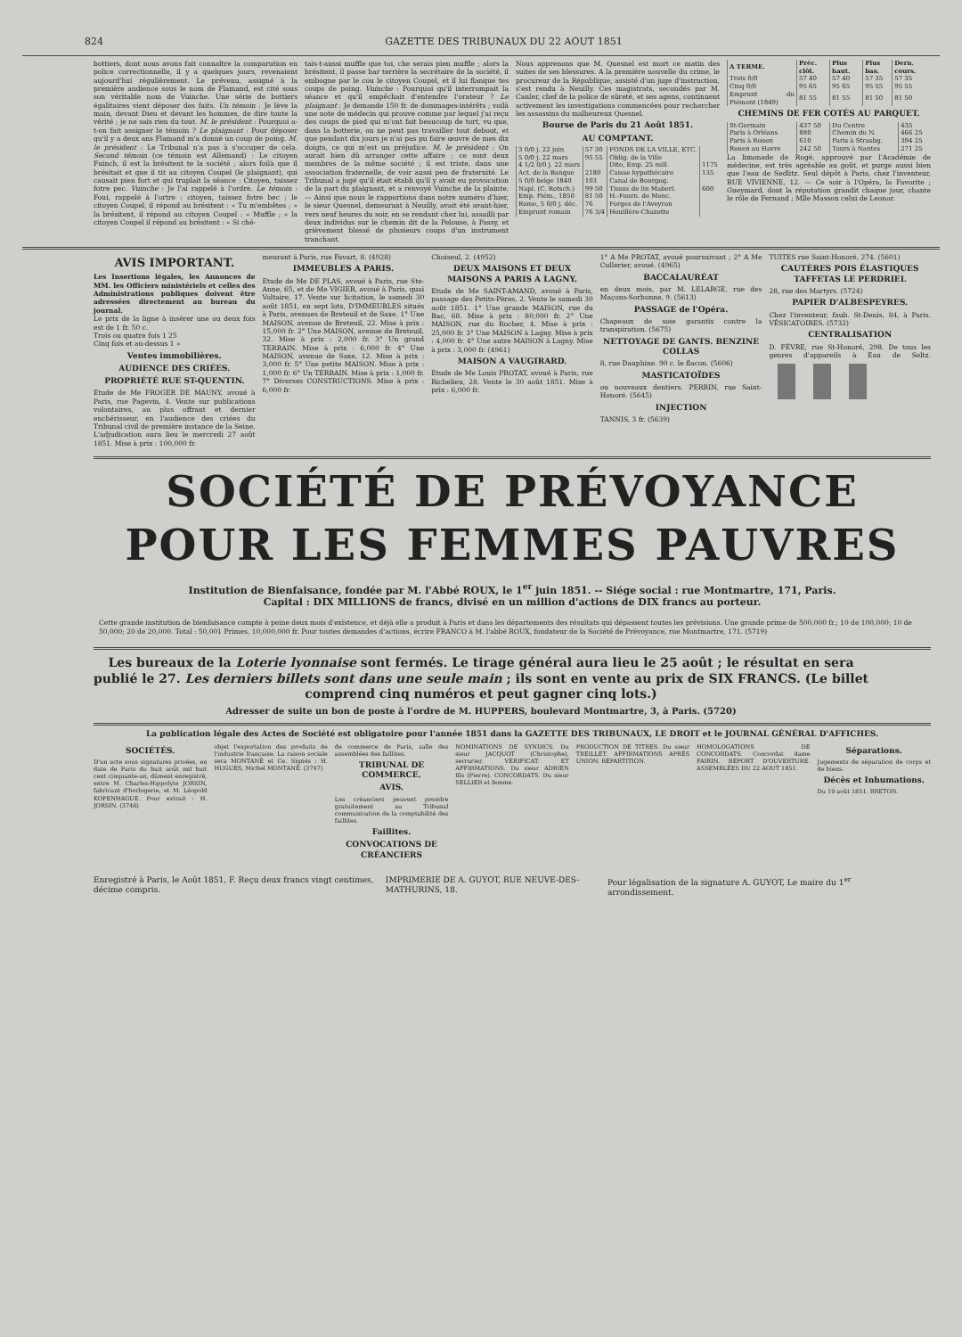824 GAZETTE DES TRIBUNAUX DU 22 AOUT 1851
bottiers, dont nous avons fait connaître la comparution en police correctionnelle, il y a quelques jours, revenaient aujourd'hui régulièrement. Le prévenu, assigné à la première audience sous le nom de Flamand, est cité sous son véritable nom de Vuinche. Une série de bottiers égalitaires vient déposer des faits. Un témoin : Je lève la main, devant Dieu et devant les hommes, de dire toute la vérité ; je ne sais rien du tout. M. le président : Pourquoi a-t-on fait assigner le témoin ? Le plaignant : Pour déposer qu'il y a deux ans Flamand m'a donné un coup de poing. M. le président : Le Tribunal n'a pas à s'occuper de cela. Second témoin (ce témoin est Allemand) : Le citoyen Fuinch, il est la brésitent te la société ; alors foilà que il brésitait et que il tit au citoyen Coupel (le plaignant), qui causait pien fort et qui truplait la séance : Citoyen, taissez fotre pec. Vuinche : Je l'ai rappelé à l'ordre. Le témoin : Foui, rappelé à l'ortre : citoyen, taissez fotre bec ; le citoyen Coupel, il répond au brésitent : « Tu m'embêtes ; » la brésitent, il répond au citoyen Coupel : « Muffle ; » la citoyen Coupel il répond au brésitent : « Si ché-
tais-t-aussi muffle que toi, che serais pien muffle ; alors la brésitent, il passe bar terrière la secrétaire de la société, il embogne par le cou le citoyen Coupel, et il lui flanque tes coups de poing. Vuinche : Pourquoi qu'il interrompait la séance et qu'il empêchait d'entendre l'orateur ? Le plaignant : Je demande 150 fr. de dommages-intérêts ; voilà une note de médecin qui prouve comme par lequel j'ai reçu des coups de pied qui m'ont fait beaucoup de tort, vu que, dans la botterie, on ne peut pas travailler tout debout, et que pendant dix jours je n'ai pas pu faire œuvre de mes dix doigts, ce qui m'est un préjudice. M. le président : On aurait bien dû arranger cette affaire ; ce sont deux membres de la même société ; il est triste, dans une association fraternelle, de voir aussi peu de fraternité. Le Tribunal a jugé qu'il était établi qu'il y avait eu provocation de la part du plaignant, et a renvoyé Vuinche de la plainte. — Ainsi que nous le rapportions dans notre numéro d'hier, le sieur Quesnel, demeurant à Neuilly, avait été avant-hier, vers neuf heures du soir, en se rendant chez lui, assailli par deux individus sur le chemin dit de la Pelouse, à Passy, et grièvement blessé de plusieurs coups d'un instrument tranchant.
Nous apprenons que M. Quesnel est mort ce matin des suites de ses blessures. A la première nouvelle du crime, le procureur de la République, assisté d'un juge d'instruction, s'est rendu à Neuilly. Ces magistrats, secondés par M. Canler, chef de la police de sûreté, et ses agens, continuent activement les investigations commencées pour rechercher les assassins du malheureux Quesnel.
Bourse de Paris du 21 Août 1851.
AU COMPTANT.
| 3 0/0 j. 22 juin | 57 30 | FONDS DE LA VILLE, ETC. | |
| 5 0/0 j. 22 mars | 95 55 | Oblig. de la Ville | |
| 4 1/2 0/0 j. 22 mars | | Dito, Emp. 25 mill. | 1175 |
| Act. de la Banque | 2180 | Caisse hypothécaire | 135 |
| 5 0/0 belge 1840 | 103 | Canal de Bourgog. | |
| Napl. (C. Rotsch.) | 99 50 | Tissus de lin Maberl. | 600 |
| Emp. Piém., 1850 | 81 50 | H.-Fourn. de Monc. | |
| Rome, 5 0/0 j. déc. | 76 | Forges de l'Aveyron | |
| Emprunt romain | 76 3/4 | Houillère-Chazotte | |
| A TERME. | Préc. clôt. | Plus haut. | Plus bas. | Dern. cours. |
| --- | --- | --- | --- | --- |
| Trois 0/0 | 57 40 | 57 40 | 57 35 | 57 35 |
| Cinq 0/0 | 95 65 | 95 65 | 95 55 | 95 55 |
| Emprunt du Piémont (1849) | 81 55 | 81 55 | 81 50 | 81 50 |
CHEMINS DE FER COTÉS AU PARQUET.
| St-Germain | 437 50 | Du Centre | 435 |
| Paris à Orléans | 880 | Chemin du N. | 466 25 |
| Paris à Rouen | 610 | Paris à Strasbg. | 394 25 |
| Rouen au Havre | 242 50 | Tours à Nantes | 271 25 |
La limonade de Rogé, approuvé par l'Académie de médecine, est très agréable au goût, et purge aussi bien que l'eau de Sedlitz. Seul dépôt à Paris, chez l'inventeur, RUE VIVIENNE, 12. — Ce soir à l'Opéra, la Favorite ; Gueymard, dont la réputation grandit chaque jour, chante le rôle de Fernand ; Mlle Masson celui de Leonor.
AVIS IMPORTANT.
Les Insertions légales, les Annonces de MM. les Officiers ministériels et celles des Administrations publiques doivent être adressées directement au bureau du journal.
Le prix de la ligne à insérer une ou deux fois est de 1 fr. 50 c.
Trois ou quatre fois 1 25
Cinq fois et au-dessus 1 »
Ventes immobilières.
AUDIENCE DES CRIÉES.
PROPRIÉTÉ RUE ST-QUENTIN.
Etude de Me FROGER DE MAUNY, avoué à Paris, rue Pagevin, 4. Vente sur publications volontaires, au plus offrant et dernier enchérisseur, en l'audience des criées du Tribunal civil de première instance de la Seine. L'adjudication aura lieu le mercredi 27 août 1851. Mise à prix : 100,000 fr.
meurant à Paris, rue Favart, 8. (4928)
IMMEUBLES A PARIS.
Etude de Me DE PLAS, avoué à Paris, rue Ste-Anne, 65, et de Me VIGIER, avoué à Paris, quai Voltaire, 17. Vente sur licitation, le samedi 30 août 1851, en sept lots, D'IMMEUBLES situés à Paris, avenues de Breteuil et de Saxe. 1° Une MAISON, avenue de Breteuil, 22. Mise à prix : 15,000 fr. 2° Une MAISON, avenue de Breteuil, 32. Mise à prix : 2,000 fr. 3° Un grand TERRAIN. Mise à prix : 6,000 fr. 4° Une MAISON, avenue de Saxe, 12. Mise à prix : 3,000 fr. 5° Une petite MAISON. Mise à prix : 1,000 fr. 6° Un TERRAIN. Mise à prix : 1,000 fr. 7° Diverses CONSTRUCTIONS. Mise à prix : 6,000 fr.
Choiseul, 2. (4952)
DEUX MAISONS ET DEUX MAISONS A PARIS A LAGNY.
Etude de Me SAINT-AMAND, avoué à Paris, passage des Petits-Pères, 2. Vente le samedi 30 août 1851. 1° Une grande MAISON, rue du Bac, 68. Mise à prix : 80,000 fr. 2° Une MAISON, rue du Rocher, 4. Mise à prix : 25,000 fr. 3° Une MAISON à Lagny. Mise à prix : 4,000 fr. 4° Une autre MAISON à Lagny. Mise à prix : 3,000 fr. (4961)
MAISON A VAUGIRARD.
Etude de Me Louis PROTAT, avoué à Paris, rue Richelieu, 28. Vente le 30 août 1851. Mise à prix : 6,000 fr.
1° A Me PROTAT, avoué poursuivant ; 2° A Me Cullerier, avoué. (4965)
BACCALAURÉAT
en deux mois, par M. LELARGE, rue des Maçons-Sorbonne, 9. (5613)
PASSAGE de l'Opéra.
Chapeaux de soie garantis contre la transpiration. (5675)
NETTOYAGE DE GANTS. BENZINE COLLAS
8, rue Dauphine. 90 c. le flacon. (5606)
MASTICATOÏDES
ou nouveaux dentiers. PERRIN, rue Saint-Honoré. (5645)
INJECTION
TANNIS, 3 fr. (5639)
TUITES rue Saint-Honoré, 274. (5601)
CAUTÈRES POIS ÉLASTIQUES TAFFETAS LE PERDRIEL
28, rue des Martyrs. (5724)
PAPIER D'ALBESPEYRES.
Chez l'inventeur, faub. St-Denis, 84, à Paris. VÉSICATOIRES. (5732)
CENTRALISATION
D. FÈVRE, rue St-Honoré, 298. De tous les genres d'appareils à Eau de Seltz.
SOCIÉTÉ DE PRÉVOYANCE POUR LES FEMMES PAUVRES
Institution de Bienfaisance, fondée par M. l'Abbé ROUX, le 1<sup>er</sup> juin 1851. -- Siége social : rue Montmartre, 171, Paris.
Capital : DIX MILLIONS de francs, divisé en un million d'actions de DIX francs au porteur.
Cette grande institution de bienfaisance compte à peine deux mois d'existence, et déjà elle a produit à Paris et dans les départements des résultats qui dépassent toutes les prévisions. Une grande prime de 500,000 fr.; 10 de 100,000; 10 de 50,000; 20 de 20,000. Total : 50,001 Primes, 10,000,000 fr. Pour toutes demandes d'actions, écrire FRANCO à M. l'abbé ROUX, fondateur de la Société de Prévoyance, rue Montmartre, 171. (5719)
Les bureaux de la Loterie lyonnaise sont fermés. Le tirage général aura lieu le 25 août ; le résultat en sera publié le 27. Les derniers billets sont dans une seule main ; ils sont en vente au prix de SIX FRANCS. (Le billet comprend cinq numéros et peut gagner cinq lots.)
Adresser de suite un bon de poste à l'ordre de M. HUPPERS, boulevard Montmartre, 3, à Paris. (5720)
La publication légale des Actes de Société est obligatoire pour l'année 1851 dans la GAZETTE DES TRIBUNAUX, LE DROIT et le JOURNAL GÉNÉRAL D'AFFICHES.
SOCIÉTÉS.
D'un acte sous signatures privées, en date de Paris du huit août mil huit cent cinquante-un, dûment enregistré, entre M. Charles-Hippolyte JORSIN, fabricant d'horlogerie, et M. Léopold KOPENHAGUE. Pour extrait : H. JORSIN. (3746)
objet l'exportation des produits de l'industrie française. La raison sociale sera MONTANÉ et Ce. Signés : H. HUGUES, Michel MONTANÉ. (3747)
de commerce de Paris, salle des assemblées des faillites.
TRIBUNAL DE COMMERCE.
AVIS.
Les créanciers peuvent prendre gratuitement au Tribunal communication de la comptabilité des faillites.
Faillites.
CONVOCATIONS DE CRÉANCIERS
NOMINATIONS DE SYNDICS. Du sieur JACQUOT (Christophe), serrurier. VÉRIFICAT. ET AFFIRMATIONS. Du sieur ADRIEN fils (Pierre). CONCORDATS. Du sieur SELLIER et femme.
PRODUCTION DE TITRES. Du sieur TREILLET. AFFIRMATIONS APRÈS UNION. RÉPARTITION.
HOMOLOGATIONS DE CONCORDATS. Concordat dame FAIRIN. REPORT D'OUVERTURE. ASSEMBLÉES DU 22 AOUT 1851.
Séparations.
Jugements de séparation de corps et de biens.
Décès et Inhumations.
Du 19 août 1851. BRETON.
Enregistré à Paris, le Août 1851, F. Reçu deux francs vingt centimes, décime compris. IMPRIMERIE DE A. GUYOT, RUE NEUVE-DES-MATHURINS, 18. Pour légalisation de la signature A. GUYOT, Le maire du 1<sup>er</sup> arrondissement.